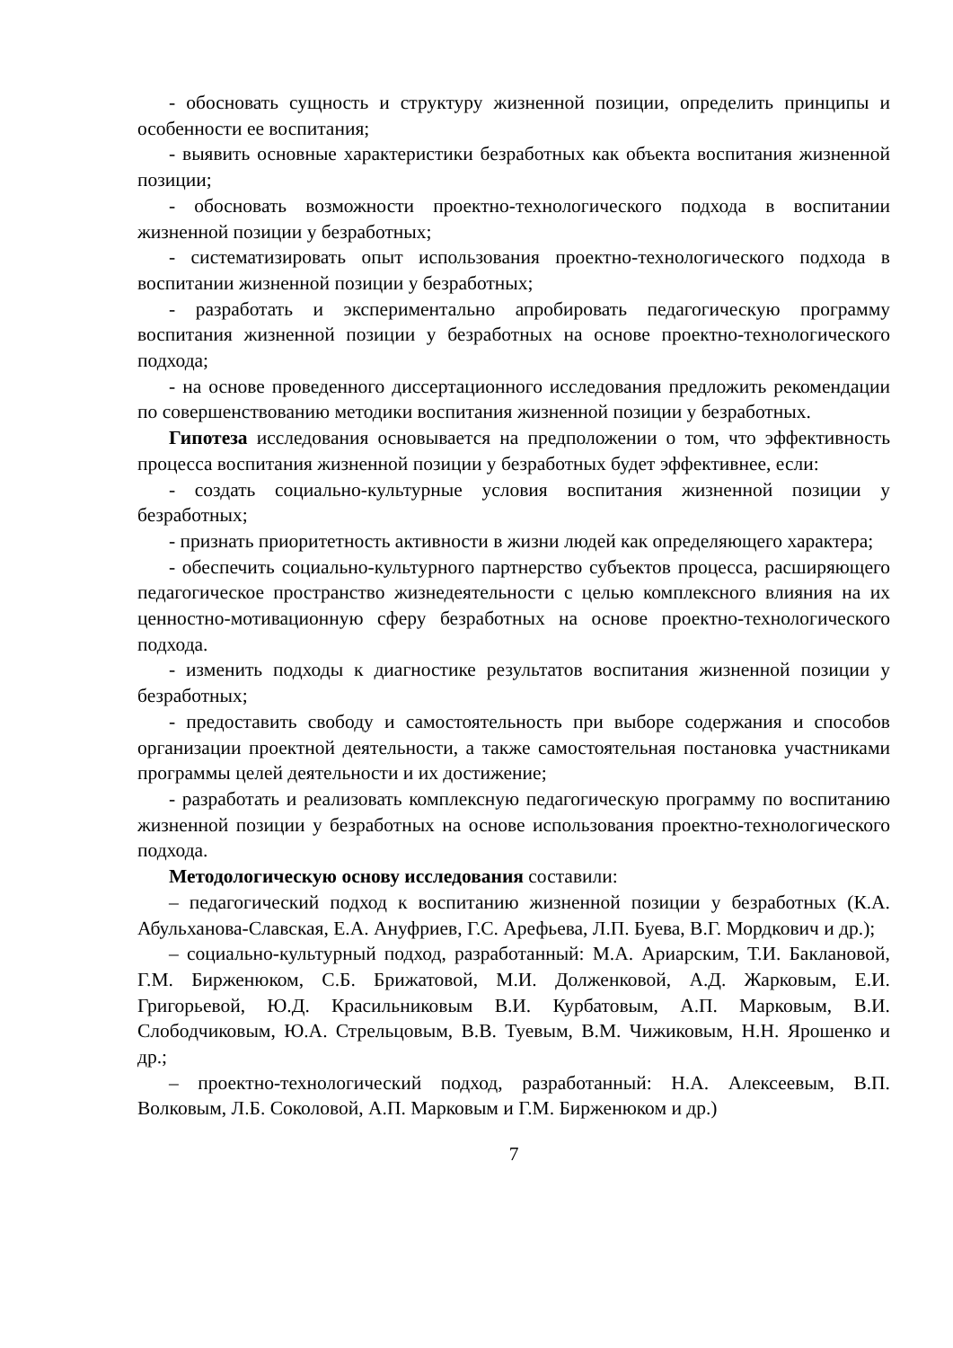- обосновать сущность и структуру жизненной позиции, определить принципы и особенности ее воспитания;
- выявить основные характеристики безработных как объекта воспитания жизненной позиции;
- обосновать возможности проектно-технологического подхода в воспитании жизненной позиции у безработных;
- систематизировать опыт использования проектно-технологического подхода в воспитании жизненной позиции у безработных;
- разработать и экспериментально апробировать педагогическую программу воспитания жизненной позиции у безработных на основе проектно-технологического подхода;
- на основе проведенного диссертационного исследования предложить рекомендации по совершенствованию методики воспитания жизненной позиции у безработных.
Гипотеза исследования основывается на предположении о том, что эффективность процесса воспитания жизненной позиции у безработных будет эффективнее, если:
- создать социально-культурные условия воспитания жизненной позиции у безработных;
- признать приоритетность активности в жизни людей как определяющего характера;
- обеспечить социально-культурного партнерство субъектов процесса, расширяющего педагогическое пространство жизнедеятельности с целью комплексного влияния на их ценностно-мотивационную сферу безработных на основе проектно-технологического подхода.
- изменить подходы к диагностике результатов воспитания жизненной позиции у безработных;
- предоставить свободу и самостоятельность при выборе содержания и способов организации проектной деятельности, а также самостоятельная постановка участниками программы целей деятельности и их достижение;
- разработать и реализовать комплексную педагогическую программу по воспитанию жизненной позиции у безработных на основе использования проектно-технологического подхода.
Методологическую основу исследования составили:
– педагогический подход к воспитанию жизненной позиции у безработных (К.А. Абульханова-Славская, Е.А. Ануфриев, Г.С. Арефьева, Л.П. Буева, В.Г. Мордкович и др.);
– социально-культурный подход, разработанный: М.А. Ариарским, Т.И. Баклановой, Г.М. Бирженюком, С.Б. Брижатовой, М.И. Долженковой, А.Д. Жарковым, Е.И. Григорьевой, Ю.Д. Красильниковым В.И. Курбатовым, А.П. Марковым, В.И. Слободчиковым, Ю.А. Стрельцовым, В.В. Туевым, В.М. Чижиковым, Н.Н. Ярошенко и др.;
– проектно-технологический подход, разработанный: Н.А. Алексеевым, В.П. Волковым, Л.Б. Соколовой, А.П. Марковым и Г.М. Бирженюком и др.)
7